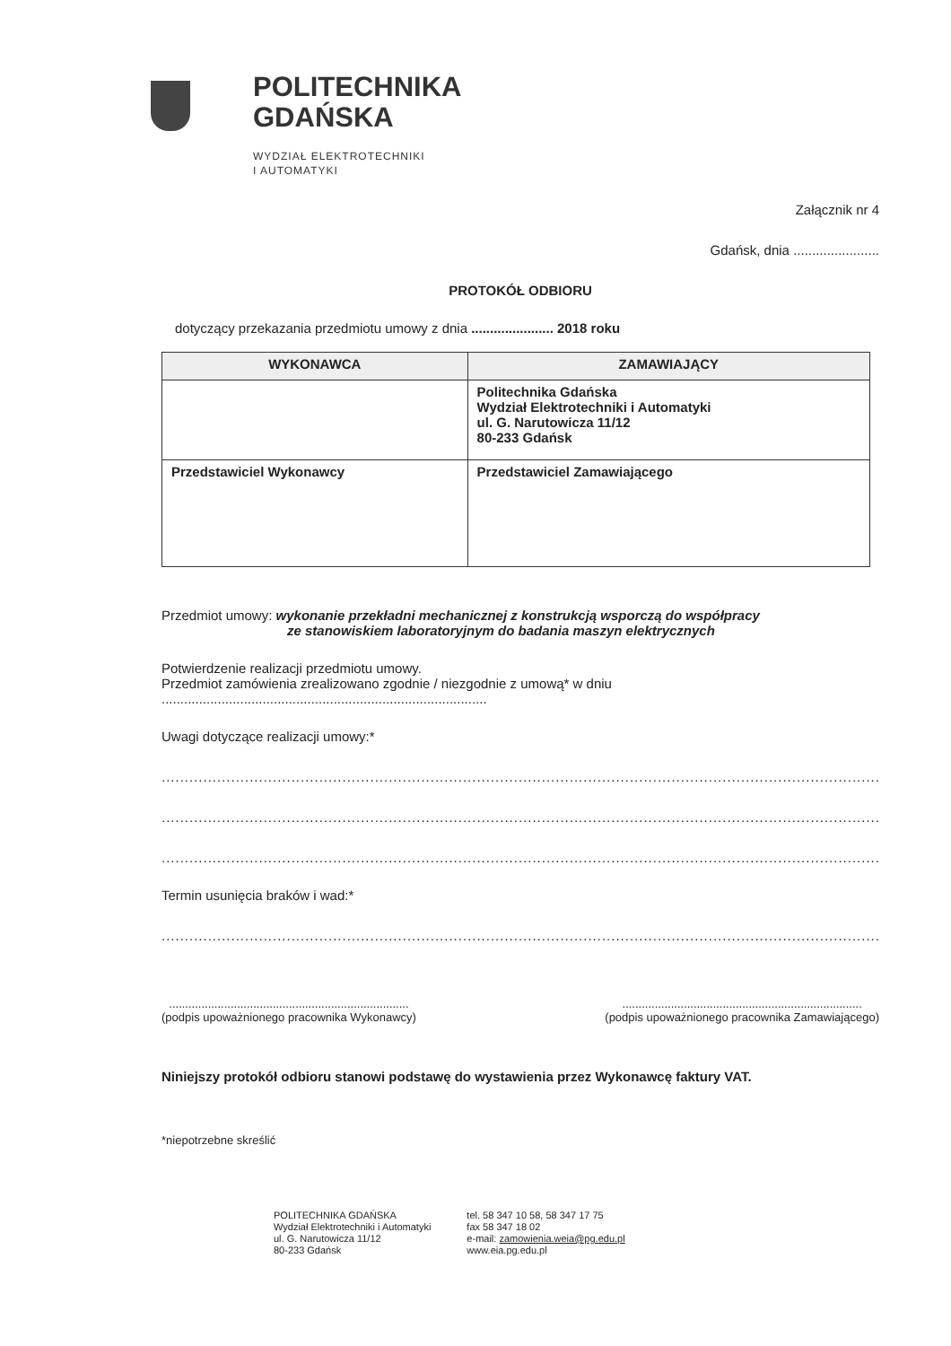POLITECHNIKA
GDAŃSKA
WYDZIAŁ ELEKTROTECHNIKI
I AUTOMATYKI
Załącznik nr 4
Gdańsk, dnia .......................
PROTOKÓŁ ODBIORU
dotyczący przekazania przedmiotu umowy z dnia ...................... 2018 roku
| WYKONAWCA | ZAMAWIAJĄCY |
| --- | --- |
| | Politechnika Gdańska Wydział Elektrotechniki i Automatyki ul. G. Narutowicza 11/12 80-233 Gdańsk |
| Przedstawiciel Wykonawcy | Przedstawiciel Zamawiającego |
Przedmiot umowy: wykonanie przekładni mechanicznej z konstrukcją wsporczą do współpracy
ze stanowiskiem laboratoryjnym do badania maszyn elektrycznych
Potwierdzenie realizacji przedmiotu umowy.
Przedmiot zamówienia zrealizowano zgodnie / niezgodnie z umową* w dniu
.......................................................................................
Uwagi dotyczące realizacji umowy:*
............................................................................................................................................................................
............................................................................................................................................................................
............................................................................................................................................................................
Termin usunięcia braków i wad:*
............................................................................................................................................................................
..........................................................................
(podpis upoważnionego pracownika Wykonawcy)
..........................................................................
(podpis upoważnionego pracownika Zamawiającego)
Niniejszy protokół odbioru stanowi podstawę do wystawienia przez Wykonawcę faktury VAT.
*niepotrzebne skreślić
POLITECHNIKA GDAŃSKA
Wydział Elektrotechniki i Automatyki
ul. G. Narutowicza 11/12
80-233 Gdańsk
tel. 58 347 10 58, 58 347 17 75
fax 58 347 18 02
e-mail: zamowienia.weia@pg.edu.pl
www.eia.pg.edu.pl